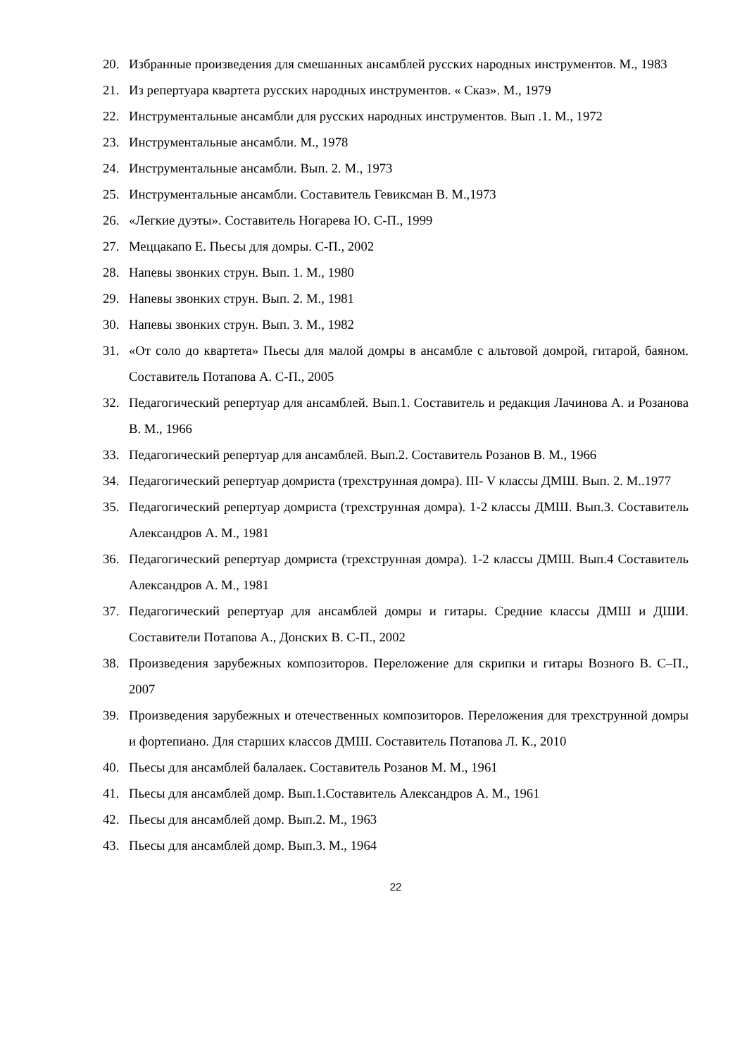20. Избранные произведения для смешанных ансамблей русских народных инструментов. М., 1983
21. Из репертуара квартета русских народных инструментов. « Сказ». М., 1979
22. Инструментальные ансамбли для русских народных инструментов. Вып .1. М., 1972
23. Инструментальные ансамбли. М., 1978
24. Инструментальные ансамбли. Вып. 2. М., 1973
25. Инструментальные ансамбли. Составитель Гевиксман В. М.,1973
26. «Легкие дуэты». Составитель Ногарева Ю. С-П., 1999
27. Меццакапо Е. Пьесы для домры. С-П., 2002
28. Напевы звонких струн. Вып. 1. М., 1980
29. Напевы звонких струн. Вып. 2. М., 1981
30. Напевы звонких струн. Вып. 3. М., 1982
31. «От соло до квартета» Пьесы для малой домры в ансамбле с альтовой домрой, гитарой, баяном. Составитель Потапова А. С-П., 2005
32. Педагогический репертуар для ансамблей. Вып.1. Составитель и редакция Лачинова А. и Розанова В. М., 1966
33. Педагогический репертуар для ансамблей. Вып.2. Составитель Розанов В. М., 1966
34. Педагогический репертуар домриста (трехструнная домра). III- V классы ДМШ. Вып. 2. М..1977
35. Педагогический репертуар домриста (трехструнная домра). 1-2 классы ДМШ. Вып.3. Составитель Александров А. М., 1981
36. Педагогический репертуар домриста (трехструнная домра). 1-2 классы ДМШ. Вып.4 Составитель Александров А. М., 1981
37. Педагогический репертуар для ансамблей домры и гитары. Средние классы ДМШ и ДШИ. Составители Потапова А., Донских В. С-П., 2002
38. Произведения зарубежных композиторов. Переложение для скрипки и гитары Возного В. С–П., 2007
39. Произведения зарубежных и отечественных композиторов. Переложения для трехструнной домры и фортепиано. Для старших классов ДМШ. Составитель Потапова Л. К., 2010
40. Пьесы для ансамблей балалаек. Составитель Розанов М. М., 1961
41. Пьесы для ансамблей домр. Вып.1.Составитель Александров А. М., 1961
42. Пьесы для ансамблей домр. Вып.2. М., 1963
43. Пьесы для ансамблей домр. Вып.3. М., 1964
22